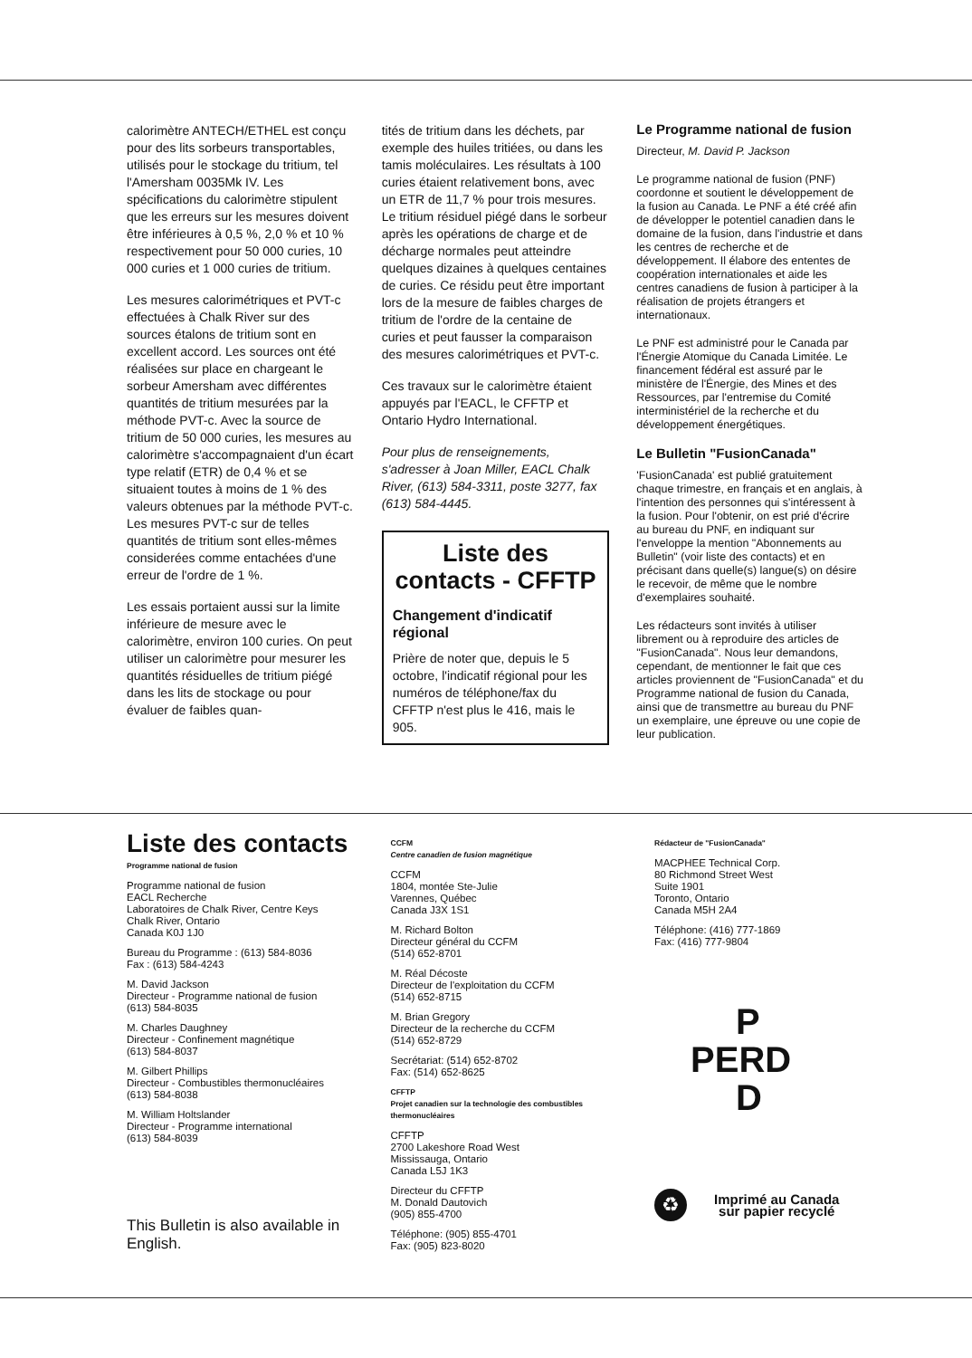calorimètre ANTECH/ETHEL est conçu pour des lits sorbeurs transportables, utilisés pour le stockage du tritium, tel l'Amersham 0035Mk IV. Les spécifications du calorimètre stipulent que les erreurs sur les mesures doivent être inférieures à 0,5 %, 2,0 % et 10 % respectivement pour 50 000 curies, 10 000 curies et 1 000 curies de tritium.
Les mesures calorimétriques et PVT-c effectuées à Chalk River sur des sources étalons de tritium sont en excellent accord. Les sources ont été réalisées sur place en chargeant le sorbeur Amersham avec différentes quantités de tritium mesurées par la méthode PVT-c. Avec la source de tritium de 50 000 curies, les mesures au calorimètre s'accompagnaient d'un écart type relatif (ETR) de 0,4 % et se situaient toutes à moins de 1 % des valeurs obtenues par la méthode PVT-c. Les mesures PVT-c sur de telles quantités de tritium sont elles-mêmes considerées comme entachées d'une erreur de l'ordre de 1 %.
Les essais portaient aussi sur la limite inférieure de mesure avec le calorimètre, environ 100 curies. On peut utiliser un calorimètre pour mesurer les quantités résiduelles de tritium piégé dans les lits de stockage ou pour évaluer de faibles quan-
tités de tritium dans les déchets, par exemple des huiles tritiées, ou dans les tamis moléculaires. Les résultats à 100 curies étaient relativement bons, avec un ETR de 11,7 % pour trois mesures. Le tritium résiduel piégé dans le sorbeur après les opérations de charge et de décharge normales peut atteindre quelques dizaines à quelques centaines de curies. Ce résidu peut être important lors de la mesure de faibles charges de tritium de l'ordre de la centaine de curies et peut fausser la comparaison des mesures calorimétriques et PVT-c.
Ces travaux sur le calorimètre étaient appuyés par l'EACL, le CFFTP et Ontario Hydro International.
Pour plus de renseignements, s'adresser à Joan Miller, EACL Chalk River, (613) 584-3311, poste 3277, fax (613) 584-4445.
Liste des contacts - CFFTP
Changement d'indicatif régional
Prière de noter que, depuis le 5 octobre, l'indicatif régional pour les numéros de téléphone/fax du CFFTP n'est plus le 416, mais le 905.
Le Programme national de fusion
Directeur, M. David P. Jackson
Le programme national de fusion (PNF) coordonne et soutient le développement de la fusion au Canada. Le PNF a été créé afin de développer le potentiel canadien dans le domaine de la fusion, dans l'industrie et dans les centres de recherche et de développement. Il élabore des ententes de coopération internationales et aide les centres canadiens de fusion à participer à la réalisation de projets étrangers et internationaux.
Le PNF est administré pour le Canada par l'Énergie Atomique du Canada Limitée. Le financement fédéral est assuré par le ministère de l'Énergie, des Mines et des Ressources, par l'entremise du Comité interministériel de la recherche et du développement énergétiques.
Le Bulletin "FusionCanada"
'FusionCanada' est publié gratuitement chaque trimestre, en français et en anglais, à l'intention des personnes qui s'intéressent à la fusion. Pour l'obtenir, on est prié d'écrire au bureau du PNF, en indiquant sur l'enveloppe la mention "Abonnements au Bulletin" (voir liste des contacts) et en précisant dans quelle(s) langue(s) on désire le recevoir, de même que le nombre d'exemplaires souhaité.
Les rédacteurs sont invités à utiliser librement ou à reproduire des articles de "FusionCanada". Nous leur demandons, cependant, de mentionner le fait que ces articles proviennent de "FusionCanada" et du Programme national de fusion du Canada, ainsi que de transmettre au bureau du PNF un exemplaire, une épreuve ou une copie de leur publication.
Liste des contacts
Programme national de fusion
Programme national de fusion
EACL Recherche
Laboratoires de Chalk River, Centre Keys
Chalk River, Ontario
Canada K0J 1J0
Bureau du Programme : (613) 584-8036
Fax : (613) 584-4243
M. David Jackson
Directeur - Programme national de fusion
(613) 584-8035
M. Charles Daughney
Directeur - Confinement magnétique
(613) 584-8037
M. Gilbert Phillips
Directeur - Combustibles thermonucléaires
(613) 584-8038
M. William Holtslander
Directeur - Programme international
(613) 584-8039
This Bulletin is also available in English.
CCFM
Centre canadien de fusion magnétique
CCFM
1804, montée Ste-Julie
Varennes, Québec
Canada J3X 1S1
M. Richard Bolton
Directeur général du CCFM
(514) 652-8701
M. Réal Décoste
Directeur de l'exploitation du CCFM
(514) 652-8715
M. Brian Gregory
Directeur de la recherche du CCFM
(514) 652-8729
Secrétariat: (514) 652-8702
Fax: (514) 652-8625
CFFTP
Projet canadien sur la technologie des combustibles thermonucléaires
CFFTP
2700 Lakeshore Road West
Mississauga, Ontario
Canada L5J 1K3
Directeur du CFFTP
M. Donald Dautovich
(905) 855-4700
Téléphone: (905) 855-4701
Fax: (905) 823-8020
Rédacteur de "FusionCanada"
MACPHEE Technical Corp.
80 Richmond Street West
Suite 1901
Toronto, Ontario
Canada M5H 2A4
Téléphone: (416) 777-1869
Fax: (416) 777-9804
P
PERD
D
♻
Imprimé au Canada
sur papier recyclé